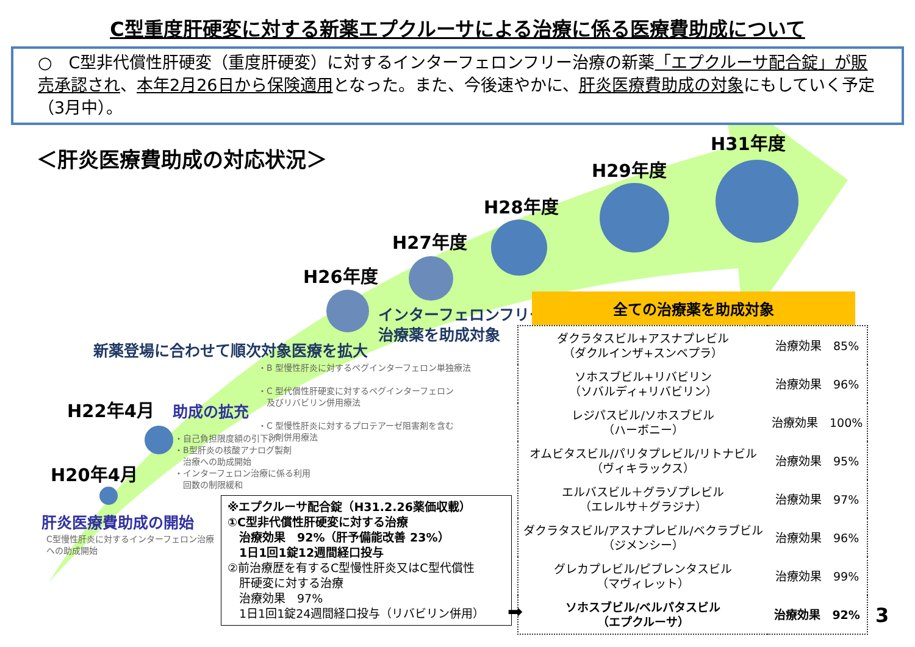C型重度肝硬変に対する新薬エプクルーサによる治療に係る医療費助成について
○　C型非代償性肝硬変（重度肝硬変）に対するインターフェロンフリー治療の新薬「エプクルーサ配合錠」が販売承認され、本年2月26日から保険適用となった。また、今後速やかに、肝炎医療費助成の対象にもしていく予定（3月中）。
＜肝炎医療費助成の対応状況＞
H31年度
H29年度
H28年度
H27年度
H26年度
H22年4月
H20年4月
インターフェロンフリー
治療薬を助成対象
新薬登場に合わせて順次対象医療を拡大
助成の拡充
肝炎医療費助成の開始
・B 型慢性肝炎に対するペグインターフェロン単独療法
・C 型代償性肝硬変に対するペグインターフェロン
　及びリバビリン併用療法
・C 型慢性肝炎に対するプロテアーゼ阻害剤を含む
　３剤併用療法
・自己負担限度額の引下げ
・B型肝炎の核酸アナログ製剤
　治療への助成開始
・インターフェロン治療に係る利用
　回数の制限緩和
C型慢性肝炎に対するインターフェロン治療
への助成開始
※エプクルーサ配合錠（H31.2.26薬価収載）
①C型非代償性肝硬変に対する治療
　治療効果　92%（肝予備能改善 23%）
　1日1回1錠12週間経口投与
②前治療歴を有するC型慢性肝炎又はC型代償性
　肝硬変に対する治療
　治療効果　97%
　1日1回1錠24週間経口投与（リバビリン併用）
全ての治療薬を助成対象
| ダクラタスビル+アスナプレビル （ダクルインザ+スンベプラ） | 治療効果 85% |
| ソホスブビル+リバビリン （ソバルディ+リバビリン） | 治療効果 96% |
| レジパスビル/ソホスブビル （ハーボニー） | 治療効果 100% |
| オムビタスビル/パリタプレビル/リトナビル （ヴィキラックス） | 治療効果 95% |
| エルバスビル＋グラゾプレビル （エレルサ＋グラジナ） | 治療効果 97% |
| ダクラタスビル/アスナプレビル/ベクラブビル （ジメンシー） | 治療効果 96% |
| グレカプレビル/ピブレンタスビル （マヴィレット） | 治療効果 99% |
| ソホスブビル/ベルパタスビル （エプクルーサ） | 治療効果 92% |
➡ 3